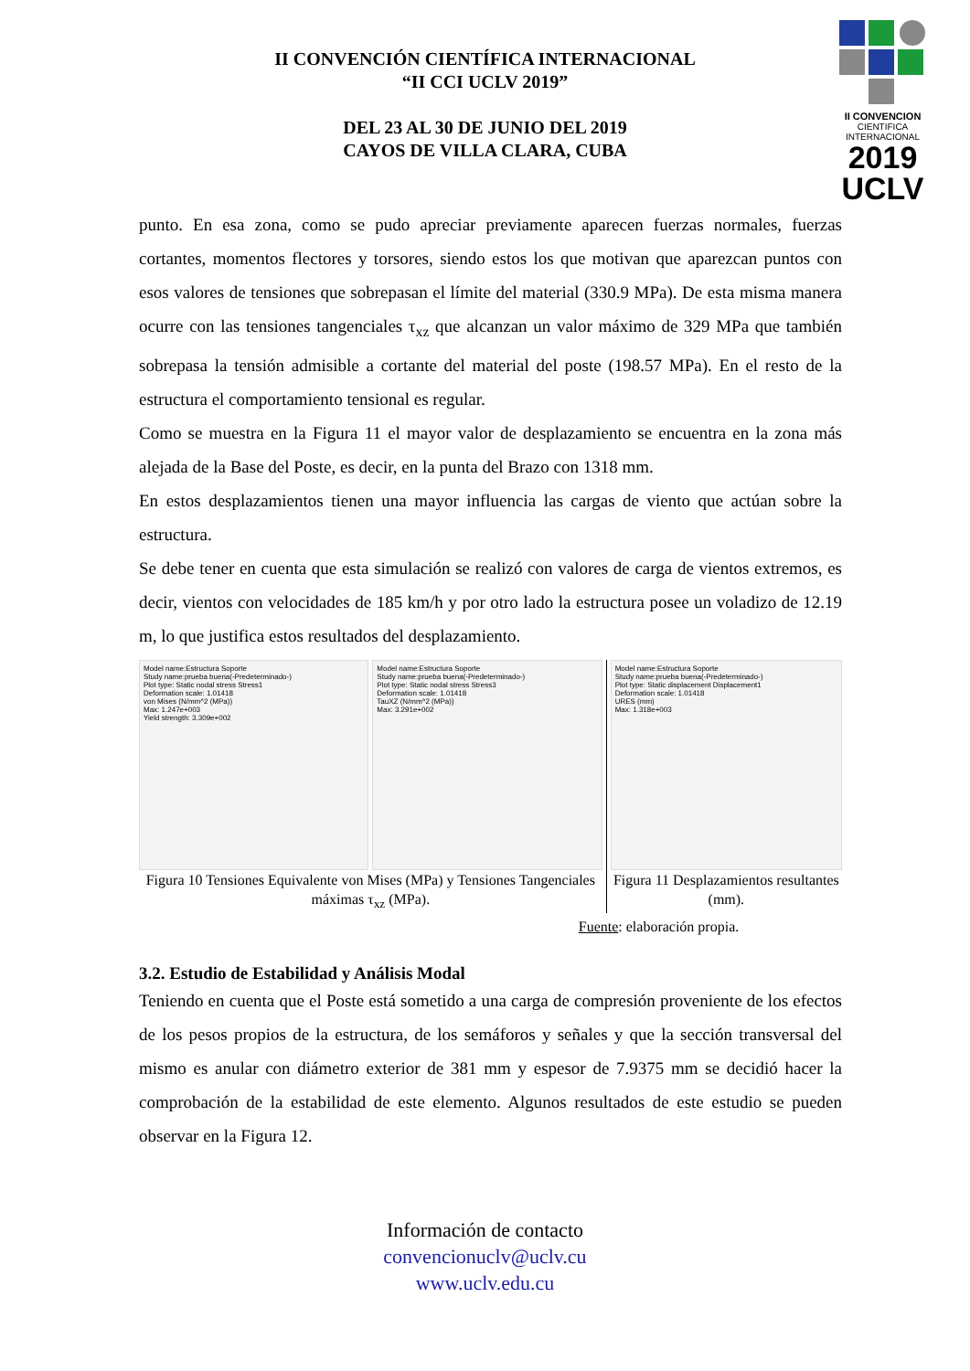II CONVENCION
CIENTIFICA INTERNACIONAL
2019
UCLV
II CONVENCIÓN CIENTÍFICA INTERNACIONAL
“II CCI UCLV 2019”
DEL 23 AL 30 DE JUNIO DEL 2019
CAYOS DE VILLA CLARA, CUBA
punto. En esa zona, como se pudo apreciar previamente aparecen fuerzas normales, fuerzas cortantes, momentos flectores y torsores, siendo estos los que motivan que aparezcan puntos con esos valores de tensiones que sobrepasan el límite del material (330.9 MPa). De esta misma manera ocurre con las tensiones tangenciales τ<sub>xz</sub> que alcanzan un valor máximo de 329 MPa que también sobrepasa la tensión admisible a cortante del material del poste (198.57 MPa). En el resto de la estructura el comportamiento tensional es regular.
Como se muestra en la Figura 11 el mayor valor de desplazamiento se encuentra en la zona más alejada de la Base del Poste, es decir, en la punta del Brazo con 1318 mm.
En estos desplazamientos tienen una mayor influencia las cargas de viento que actúan sobre la estructura.
Se debe tener en cuenta que esta simulación se realizó con valores de carga de vientos extremos, es decir, vientos con velocidades de 185 km/h y por otro lado la estructura posee un voladizo de 12.19 m, lo que justifica estos resultados del desplazamiento.
Model name:Estructura Soporte
Study name:prueba buena(-Predeterminado-)
Plot type: Static nodal stress Stress1
Deformation scale: 1.01418
von Mises (N/mm^2 (MPa))
Max: 1.247e+003
Yield strength: 3.309e+002
Model name:Estructura Soporte
Study name:prueba buena(-Predeterminado-)
Plot type: Static nodal stress Stress3
Deformation scale: 1.01418
TauXZ (N/mm^2 (MPa))
Max: 3.291e+002
Figura 10 Tensiones Equivalente von Mises (MPa) y Tensiones Tangenciales máximas τ<sub>xz</sub> (MPa).
Model name:Estructura Soporte
Study name:prueba buena(-Predeterminado-)
Plot type: Static displacement Displacement1
Deformation scale: 1.01418
URES (mm)
Max: 1.318e+003
Figura 11 Desplazamientos resultantes (mm).
Fuente: elaboración propia.
3.2. Estudio de Estabilidad y Análisis Modal
Teniendo en cuenta que el Poste está sometido a una carga de compresión proveniente de los efectos de los pesos propios de la estructura, de los semáforos y señales y que la sección transversal del mismo es anular con diámetro exterior de 381 mm y espesor de 7.9375 mm se decidió hacer la comprobación de la estabilidad de este elemento. Algunos resultados de este estudio se pueden observar en la Figura 12.
Información de contacto
convencionuclv@uclv.cu
www.uclv.edu.cu